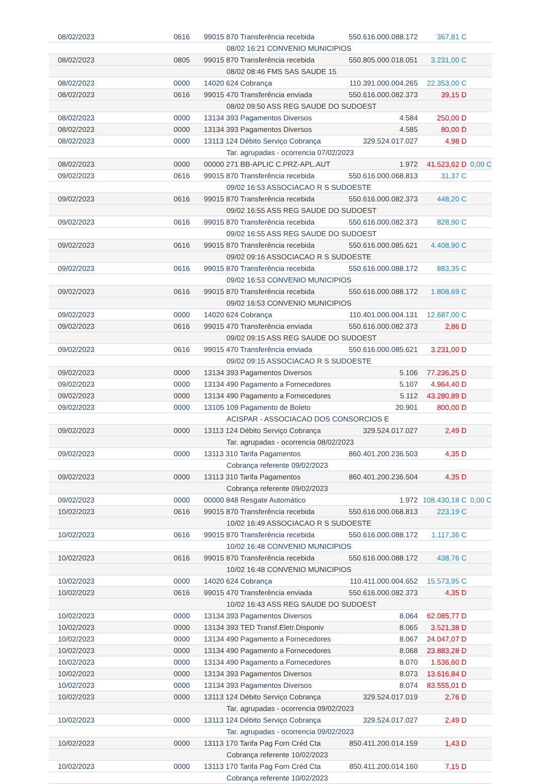| 08/02/2023 | 0616 | 99015 870 Transferência recebida | 550.616.000.088.172 | 367,81 C | |
| | | 08/02 16:21 CONVENIO MUNICIPIOS | | | |
| 08/02/2023 | 0805 | 99015 870 Transferência recebida | 550.805.000.018.051 | 3.231,00 C | |
| | | 08/02 08:46 FMS SAS SAUDE 15 | | | |
| 08/02/2023 | 0000 | 14020 624 Cobrança | 110.391.000.004.265 | 22.353,00 C | |
| 08/02/2023 | 0616 | 99015 470 Transferência enviada | 550.616.000.082.373 | 39,15 D | |
| | | 08/02 09:50 ASS REG SAUDE DO SUDOEST | | | |
| 08/02/2023 | 0000 | 13134 393 Pagamentos Diversos | 4.584 | 250,00 D | |
| 08/02/2023 | 0000 | 13134 393 Pagamentos Diversos | 4.585 | 80,00 D | |
| 08/02/2023 | 0000 | 13113 124 Débito Serviço Cobrança | 329.524.017.027 | 4,98 D | |
| | | Tar. agrupadas - ocorrencia 07/02/2023 | | | |
| 08/02/2023 | 0000 | 00000 271 BB-APLIC C.PRZ-APL.AUT | 1.972 | 41.523,62 D | 0,00 C |
| 09/02/2023 | 0616 | 99015 870 Transferência recebida | 550.616.000.068.813 | 31,37 C | |
| | | 09/02 16:53 ASSOCIACAO R S SUDOESTE | | | |
| 09/02/2023 | 0616 | 99015 870 Transferência recebida | 550.616.000.082.373 | 448,20 C | |
| | | 09/02 16:55 ASS REG SAUDE DO SUDOEST | | | |
| 09/02/2023 | 0616 | 99015 870 Transferência recebida | 550.616.000.082.373 | 828,90 C | |
| | | 09/02 16:55 ASS REG SAUDE DO SUDOEST | | | |
| 09/02/2023 | 0616 | 99015 870 Transferência recebida | 550.616.000.085.621 | 4.408,90 C | |
| | | 09/02 09:16 ASSOCIACAO R S SUDOESTE | | | |
| 09/02/2023 | 0616 | 99015 870 Transferência recebida | 550.616.000.088.172 | 883,35 C | |
| | | 09/02 16:53 CONVENIO MUNICIPIOS | | | |
| 09/02/2023 | 0616 | 99015 870 Transferência recebida | 550.616.000.088.172 | 1.808,69 C | |
| | | 09/02 16:53 CONVENIO MUNICIPIOS | | | |
| 09/02/2023 | 0000 | 14020 624 Cobrança | 110.401.000.004.131 | 12.687,00 C | |
| 09/02/2023 | 0616 | 99015 470 Transferência enviada | 550.616.000.082.373 | 2,86 D | |
| | | 09/02 09:15 ASS REG SAUDE DO SUDOEST | | | |
| 09/02/2023 | 0616 | 99015 470 Transferência enviada | 550.616.000.085.621 | 3.231,00 D | |
| | | 09/02 09:15 ASSOCIACAO R S SUDOESTE | | | |
| 09/02/2023 | 0000 | 13134 393 Pagamentos Diversos | 5.106 | 77.236,25 D | |
| 09/02/2023 | 0000 | 13134 490 Pagamento a Fornecedores | 5.107 | 4.964,40 D | |
| 09/02/2023 | 0000 | 13134 490 Pagamento a Fornecedores | 5.112 | 43.280,89 D | |
| 09/02/2023 | 0000 | 13105 109 Pagamento de Boleto | 20.901 | 800,00 D | |
| | | ACISPAR - ASSOCIACAO DOS CONSORCIOS E | | | |
| 09/02/2023 | 0000 | 13113 124 Débito Serviço Cobrança | 329.524.017.027 | 2,49 D | |
| | | Tar. agrupadas - ocorrencia 08/02/2023 | | | |
| 09/02/2023 | 0000 | 13113 310 Tarifa Pagamentos | 860.401.200.236.503 | 4,35 D | |
| | | Cobrança referente 09/02/2023 | | | |
| 09/02/2023 | 0000 | 13113 310 Tarifa Pagamentos | 860.401.200.236.504 | 4,35 D | |
| | | Cobrança referente 09/02/2023 | | | |
| 09/02/2023 | 0000 | 00000 848 Resgate Automático | 1.972 | 108.430,18 C | 0,00 C |
| 10/02/2023 | 0616 | 99015 870 Transferência recebida | 550.616.000.068.813 | 223,19 C | |
| | | 10/02 16:49 ASSOCIACAO R S SUDOESTE | | | |
| 10/02/2023 | 0616 | 99015 870 Transferência recebida | 550.616.000.088.172 | 1.117,36 C | |
| | | 10/02 16:48 CONVENIO MUNICIPIOS | | | |
| 10/02/2023 | 0616 | 99015 870 Transferência recebida | 550.616.000.088.172 | 438,76 C | |
| | | 10/02 16:48 CONVENIO MUNICIPIOS | | | |
| 10/02/2023 | 0000 | 14020 624 Cobrança | 110.411.000.004.652 | 15.573,95 C | |
| 10/02/2023 | 0616 | 99015 470 Transferência enviada | 550.616.000.082.373 | 4,35 D | |
| | | 10/02 16:43 ASS REG SAUDE DO SUDOEST | | | |
| 10/02/2023 | 0000 | 13134 393 Pagamentos Diversos | 8.064 | 62.085,77 D | |
| 10/02/2023 | 0000 | 13134 393 TED Transf.Eletr.Disponiv | 8.065 | 3.521,38 D | |
| 10/02/2023 | 0000 | 13134 490 Pagamento a Fornecedores | 8.067 | 24.047,07 D | |
| 10/02/2023 | 0000 | 13134 490 Pagamento a Fornecedores | 8.068 | 23.883,28 D | |
| 10/02/2023 | 0000 | 13134 490 Pagamento a Fornecedores | 8.070 | 1.536,60 D | |
| 10/02/2023 | 0000 | 13134 393 Pagamentos Diversos | 8.073 | 13.616,84 D | |
| 10/02/2023 | 0000 | 13134 393 Pagamentos Diversos | 8.074 | 83.555,01 D | |
| 10/02/2023 | 0000 | 13113 124 Débito Serviço Cobrança | 329.524.017.019 | 2,76 D | |
| | | Tar. agrupadas - ocorrencia 09/02/2023 | | | |
| 10/02/2023 | 0000 | 13113 124 Débito Serviço Cobrança | 329.524.017.027 | 2,49 D | |
| | | Tar. agrupadas - ocorrencia 09/02/2023 | | | |
| 10/02/2023 | 0000 | 13113 170 Tarifa Pag Forn Créd Cta | 850.411.200.014.159 | 1,43 D | |
| | | Cobrança referente 10/02/2023 | | | |
| 10/02/2023 | 0000 | 13113 170 Tarifa Pag Forn Créd Cta | 850.411.200.014.160 | 7,15 D | |
| | | Cobrança referente 10/02/2023 | | | |